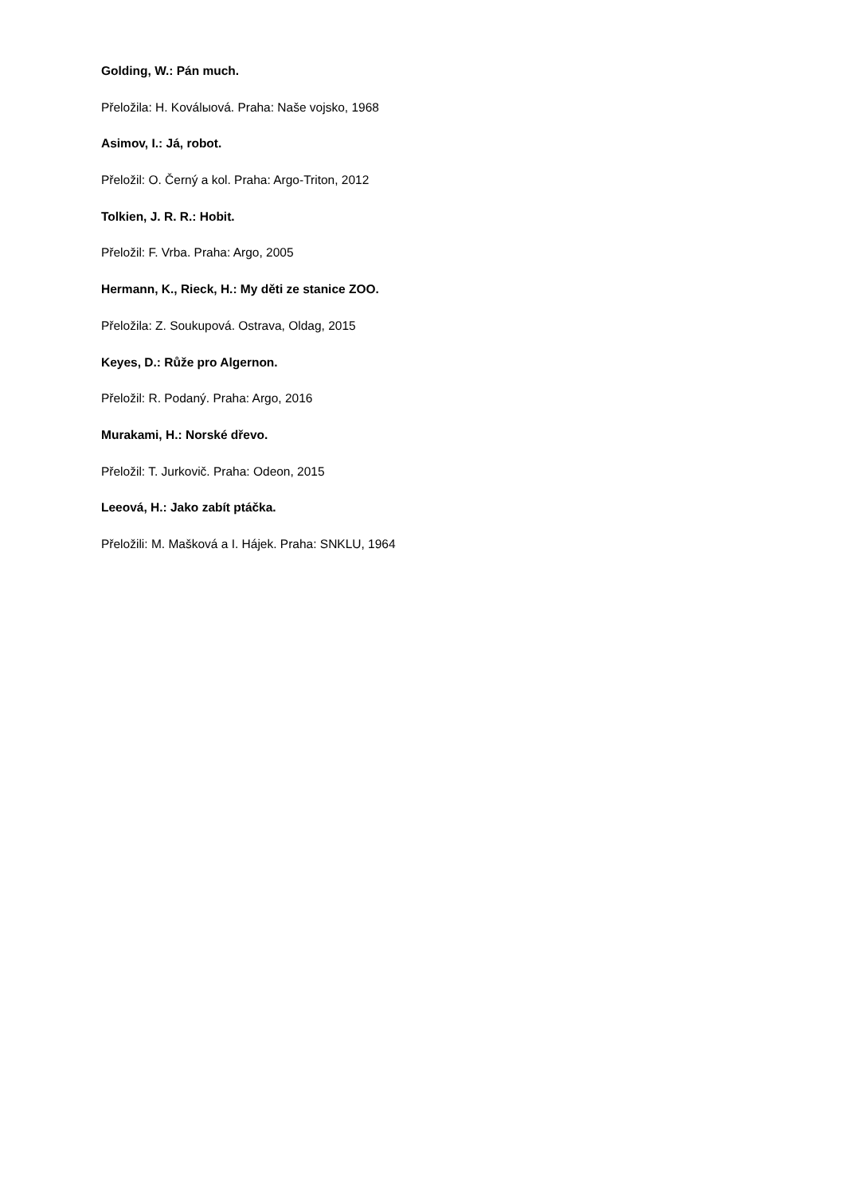Golding, W.: Pán much.
Přeložila: H. Koválыová. Praha: Naše vojsko, 1968
Asimov, I.: Já, robot.
Přeložil: O. Černý a kol. Praha: Argo-Triton, 2012
Tolkien, J. R. R.: Hobit.
Přeložil: F. Vrba. Praha: Argo, 2005
Hermann, K., Rieck, H.: My děti ze stanice ZOO.
Přeložila: Z. Soukupová. Ostrava, Oldag, 2015
Keyes, D.: Růže pro Algernon.
Přeložil: R. Podaný. Praha: Argo, 2016
Murakami, H.: Norské dřevo.
Přeložil: T. Jurkovič. Praha: Odeon, 2015
Leeová, H.: Jako zabít ptáčka.
Přeložili: M. Mašková a I. Hájek. Praha: SNKLU, 1964